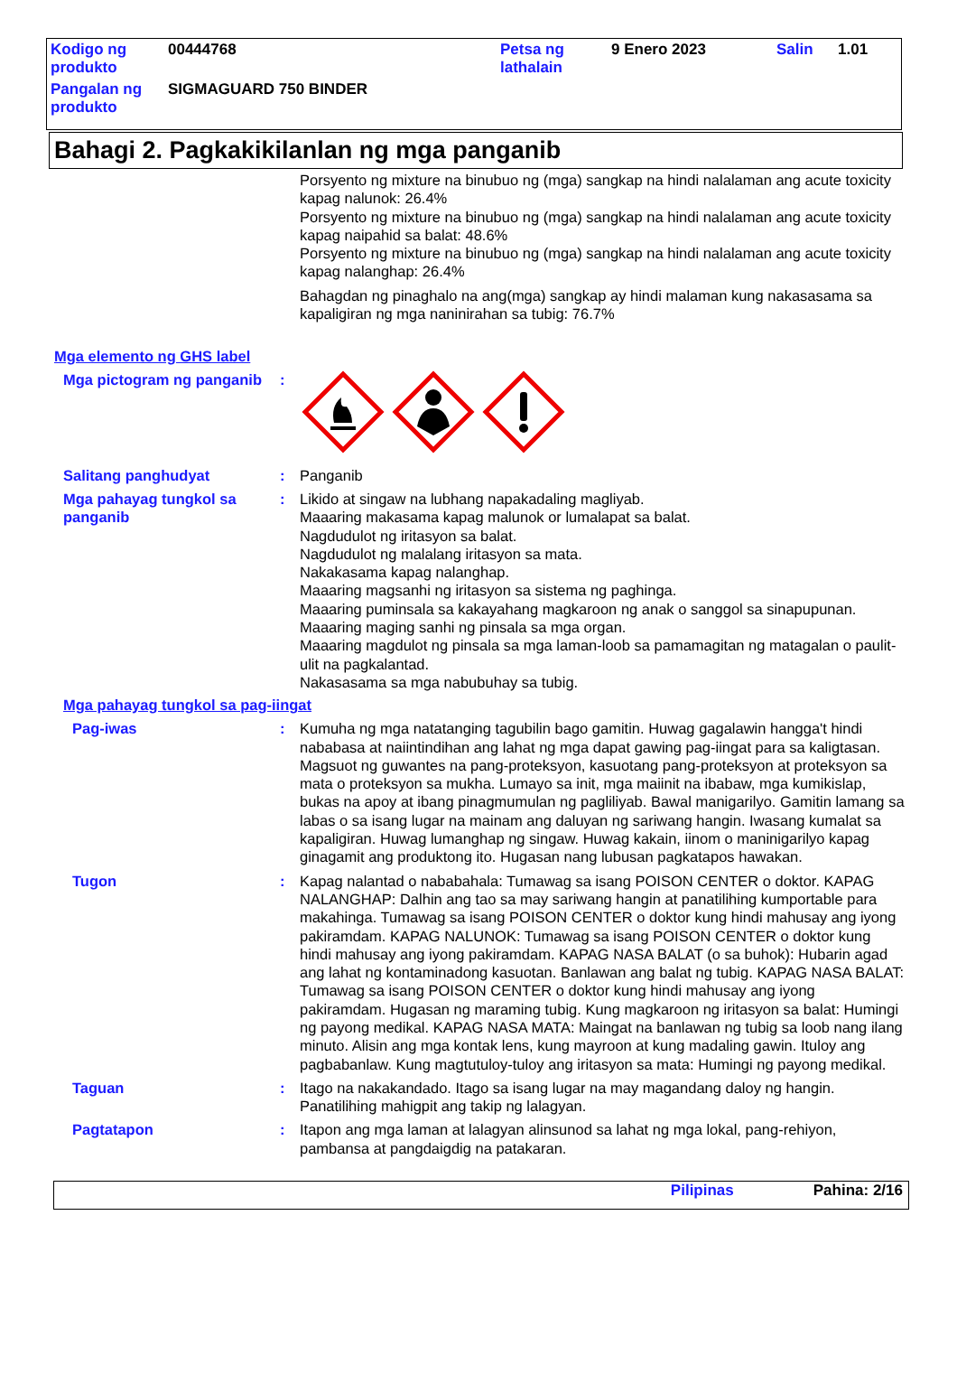| Kodigo ng produkto | 00444768 | Petsa ng lathalain | 9 Enero 2023 | Salin | 1.01 |
| Pangalan ng produkto | SIGMAGUARD 750 BINDER | | | | |
Bahagi 2. Pagkakikilanlan ng mga panganib
Porsyento ng mixture na binubuo ng (mga) sangkap na hindi nalalaman ang acute toxicity kapag nalunok: 26.4%
Porsyento ng mixture na binubuo ng (mga) sangkap na hindi nalalaman ang acute toxicity kapag naipahid sa balat: 48.6%
Porsyento ng mixture na binubuo ng (mga) sangkap na hindi nalalaman ang acute toxicity kapag nalanghap: 26.4%
Bahagdan ng pinaghalo na ang(mga) sangkap ay hindi malaman kung nakasasama sa kapaligiran ng mga naninirahan sa tubig: 76.7%
Mga elemento ng GHS label
Mga pictogram ng panganib
:
Salitang panghudyat : Panganib
Mga pahayag tungkol sa panganib
: Likido at singaw na lubhang napakadaling magliyab.
Maaaring makasama kapag malunok or lumalapat sa balat.
Nagdudulot ng iritasyon sa balat.
Nagdudulot ng malalang iritasyon sa mata.
Nakakasama kapag nalanghap.
Maaaring magsanhi ng iritasyon sa sistema ng paghinga.
Maaaring puminsala sa kakayahang magkaroon ng anak o sanggol sa sinapupunan.
Maaaring maging sanhi ng pinsala sa mga organ.
Maaaring magdulot ng pinsala sa mga laman-loob sa pamamagitan ng matagalan o paulit-ulit na pagkalantad.
Nakasasama sa mga nabubuhay sa tubig.
Mga pahayag tungkol sa pag-iingat
Pag-iwas : Kumuha ng mga natatanging tagubilin bago gamitin. Huwag gagalawin hangga't hindi nababasa at naiintindihan ang lahat ng mga dapat gawing pag-iingat para sa kaligtasan. Magsuot ng guwantes na pang-proteksyon, kasuotang pang-proteksyon at proteksyon sa mata o proteksyon sa mukha. Lumayo sa init, mga maiinit na ibabaw, mga kumikislap, bukas na apoy at ibang pinagmumulan ng pagliliyab. Bawal manigarilyo. Gamitin lamang sa labas o sa isang lugar na mainam ang daluyan ng sariwang hangin. Iwasang kumalat sa kapaligiran. Huwag lumanghap ng singaw. Huwag kakain, iinom o maninigarilyo kapag ginagamit ang produktong ito. Hugasan nang lubusan pagkatapos hawakan.
Tugon : Kapag nalantad o nababahala: Tumawag sa isang POISON CENTER o doktor. KAPAG NALANGHAP: Dalhin ang tao sa may sariwang hangin at panatilihing kumportable para makahinga. Tumawag sa isang POISON CENTER o doktor kung hindi mahusay ang iyong pakiramdam. KAPAG NALUNOK: Tumawag sa isang POISON CENTER o doktor kung hindi mahusay ang iyong pakiramdam. KAPAG NASA BALAT (o sa buhok): Hubarin agad ang lahat ng kontaminadong kasuotan. Banlawan ang balat ng tubig. KAPAG NASA BALAT: Tumawag sa isang POISON CENTER o doktor kung hindi mahusay ang iyong pakiramdam. Hugasan ng maraming tubig. Kung magkaroon ng iritasyon sa balat: Humingi ng payong medikal. KAPAG NASA MATA: Maingat na banlawan ng tubig sa loob nang ilang minuto. Alisin ang mga kontak lens, kung mayroon at kung madaling gawin. Ituloy ang pagbabanlaw. Kung magtutuloy-tuloy ang iritasyon sa mata: Humingi ng payong medikal.
Taguan : Itago na nakakandado. Itago sa isang lugar na may magandang daloy ng hangin. Panatilihing mahigpit ang takip ng lalagyan.
Pagtatapon : Itapon ang mga laman at lalagyan alinsunod sa lahat ng mga lokal, pang-rehiyon, pambansa at pangdaigdig na patakaran.
Pilipinas Pahina: 2/16